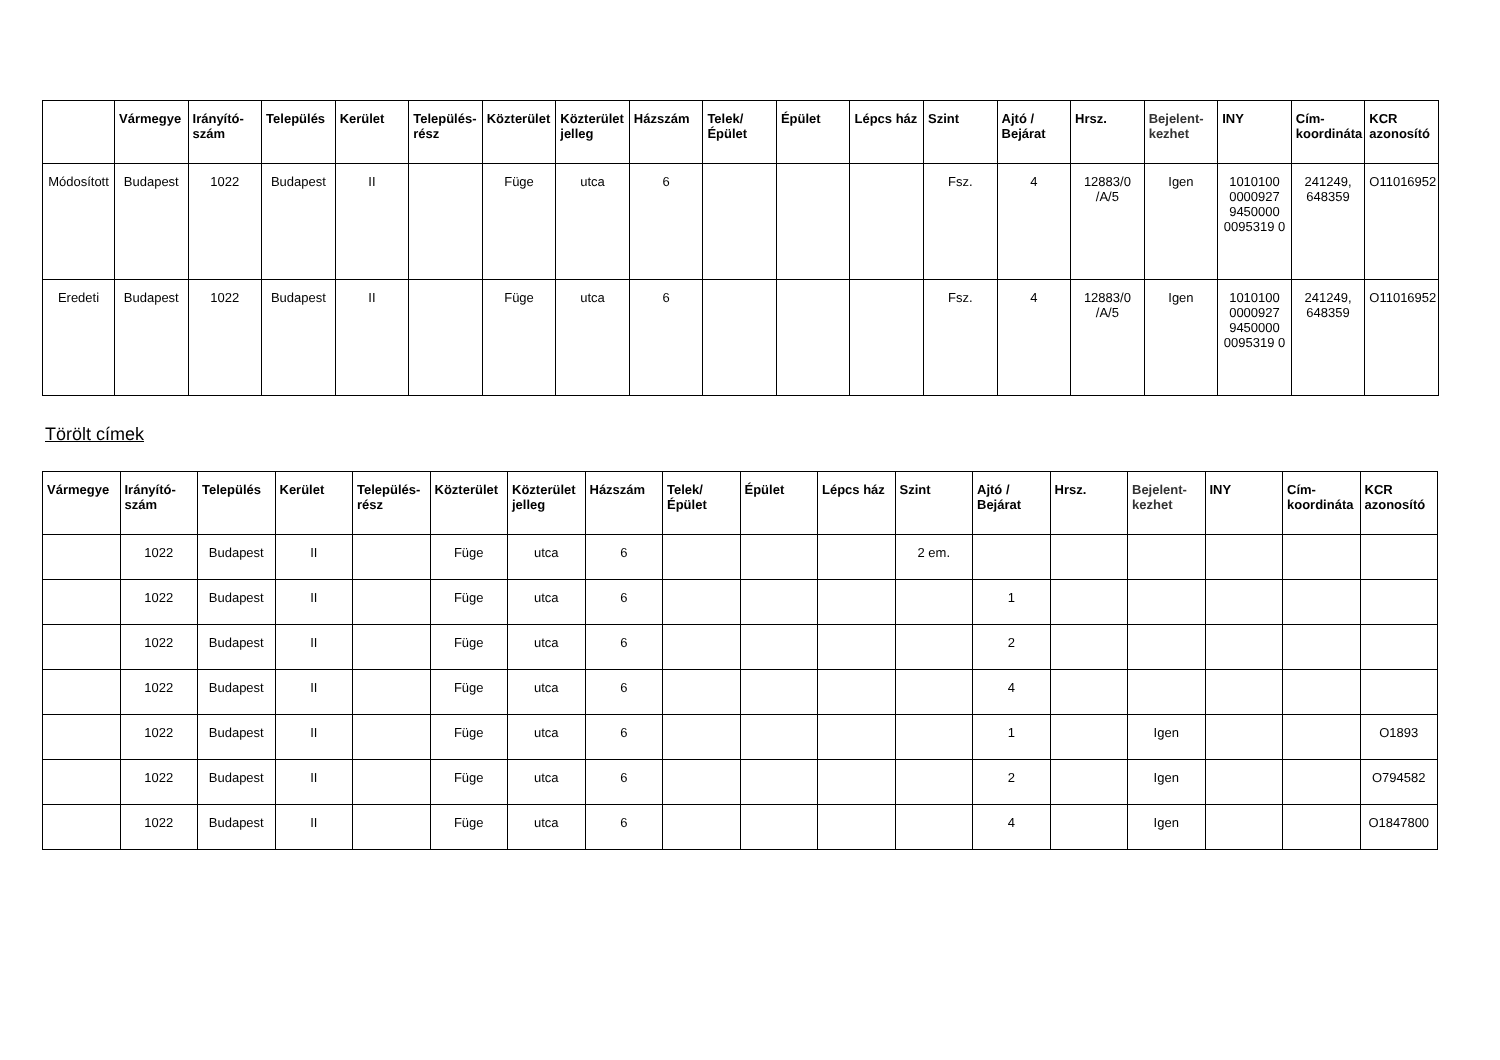| | Vármegye | Irányító-szám | Település | Kerület | Település-rész | Közterület | Közterület jelleg | Házszám | Telek/ Épület | Épület | Lépcs ház | Szint | Ajtó / Bejárat | Hrsz. | Bejelent-kezhet | INY | Cím-koordináta | KCR azonosító |
| --- | --- | --- | --- | --- | --- | --- | --- | --- | --- | --- | --- | --- | --- | --- | --- | --- | --- | --- |
| Módosított | Budapest | 1022 | Budapest | II | | Füge | utca | 6 | | | | Fsz. | 4 | 12883/0 /A/5 | Igen | 1010100 0000927 9450000 0095319 0 | 241249, 648359 | O11016952 |
| Eredeti | Budapest | 1022 | Budapest | II | | Füge | utca | 6 | | | | Fsz. | 4 | 12883/0 /A/5 | Igen | 1010100 0000927 9450000 0095319 0 | 241249, 648359 | O11016952 |
Törölt címek
| Vármegye | Irányító-szám | Település | Kerület | Település-rész | Közterület | Közterület jelleg | Házszám | Telek/ Épület | Épület | Lépcs ház | Szint | Ajtó / Bejárat | Hrsz. | Bejelent-kezhet | INY | Cím-koordináta | KCR azonosító |
| --- | --- | --- | --- | --- | --- | --- | --- | --- | --- | --- | --- | --- | --- | --- | --- | --- | --- |
| | 1022 | Budapest | II | | Füge | utca | 6 | | | | 2 em. | | | | | | |
| | 1022 | Budapest | II | | Füge | utca | 6 | | | | | 1 | | | | | |
| | 1022 | Budapest | II | | Füge | utca | 6 | | | | | 2 | | | | | |
| | 1022 | Budapest | II | | Füge | utca | 6 | | | | | 4 | | | | | |
| | 1022 | Budapest | II | | Füge | utca | 6 | | | | | 1 | | Igen | | | O1893 |
| | 1022 | Budapest | II | | Füge | utca | 6 | | | | | 2 | | Igen | | | O794582 |
| | 1022 | Budapest | II | | Füge | utca | 6 | | | | | 4 | | Igen | | | O1847800 |